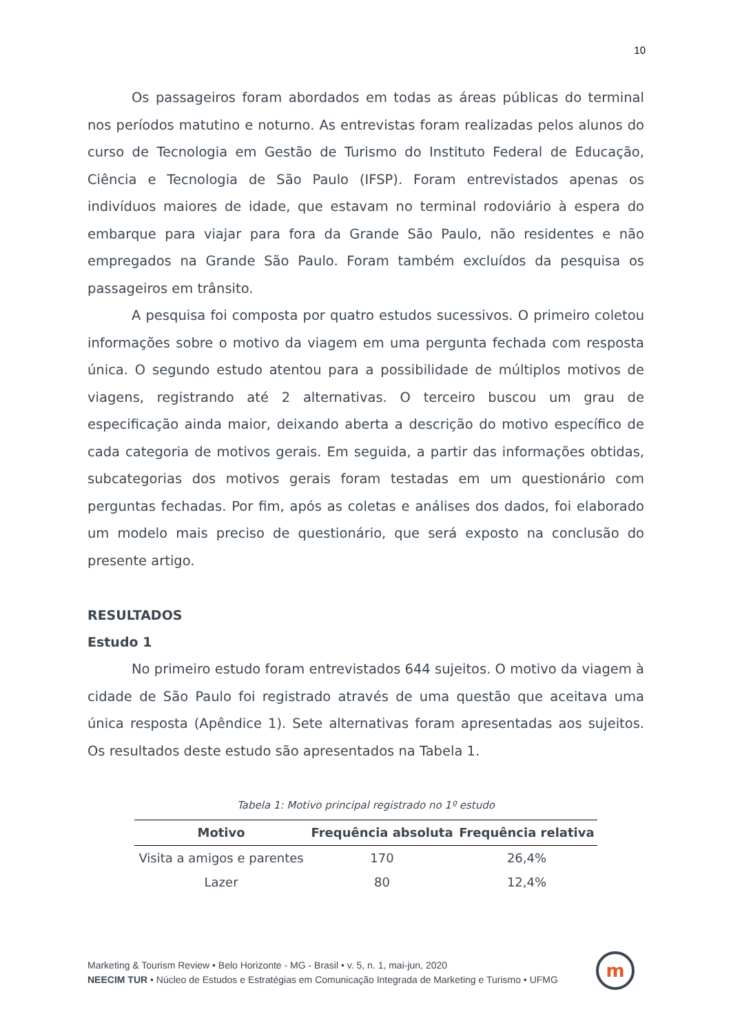10
Os passageiros foram abordados em todas as áreas públicas do terminal nos períodos matutino e noturno. As entrevistas foram realizadas pelos alunos do curso de Tecnologia em Gestão de Turismo do Instituto Federal de Educação, Ciência e Tecnologia de São Paulo (IFSP). Foram entrevistados apenas os indivíduos maiores de idade, que estavam no terminal rodoviário à espera do embarque para viajar para fora da Grande São Paulo, não residentes e não empregados na Grande São Paulo. Foram também excluídos da pesquisa os passageiros em trânsito.
A pesquisa foi composta por quatro estudos sucessivos. O primeiro coletou informações sobre o motivo da viagem em uma pergunta fechada com resposta única. O segundo estudo atentou para a possibilidade de múltiplos motivos de viagens, registrando até 2 alternativas. O terceiro buscou um grau de especificação ainda maior, deixando aberta a descrição do motivo específico de cada categoria de motivos gerais. Em seguida, a partir das informações obtidas, subcategorias dos motivos gerais foram testadas em um questionário com perguntas fechadas. Por fim, após as coletas e análises dos dados, foi elaborado um modelo mais preciso de questionário, que será exposto na conclusão do presente artigo.
RESULTADOS
Estudo 1
No primeiro estudo foram entrevistados 644 sujeitos. O motivo da viagem à cidade de São Paulo foi registrado através de uma questão que aceitava uma única resposta (Apêndice 1). Sete alternativas foram apresentadas aos sujeitos. Os resultados deste estudo são apresentados na Tabela 1.
Tabela 1: Motivo principal registrado no 1º estudo
| Motivo | Frequência absoluta | Frequência relativa |
| --- | --- | --- |
| Visita a amigos e parentes | 170 | 26,4% |
| Lazer | 80 | 12,4% |
Marketing & Tourism Review • Belo Horizonte - MG - Brasil • v. 5, n. 1, mai-jun, 2020
NEECIM TUR • Núcleo de Estudos e Estratégias em Comunicação Integrada de Marketing e Turismo • UFMG
m